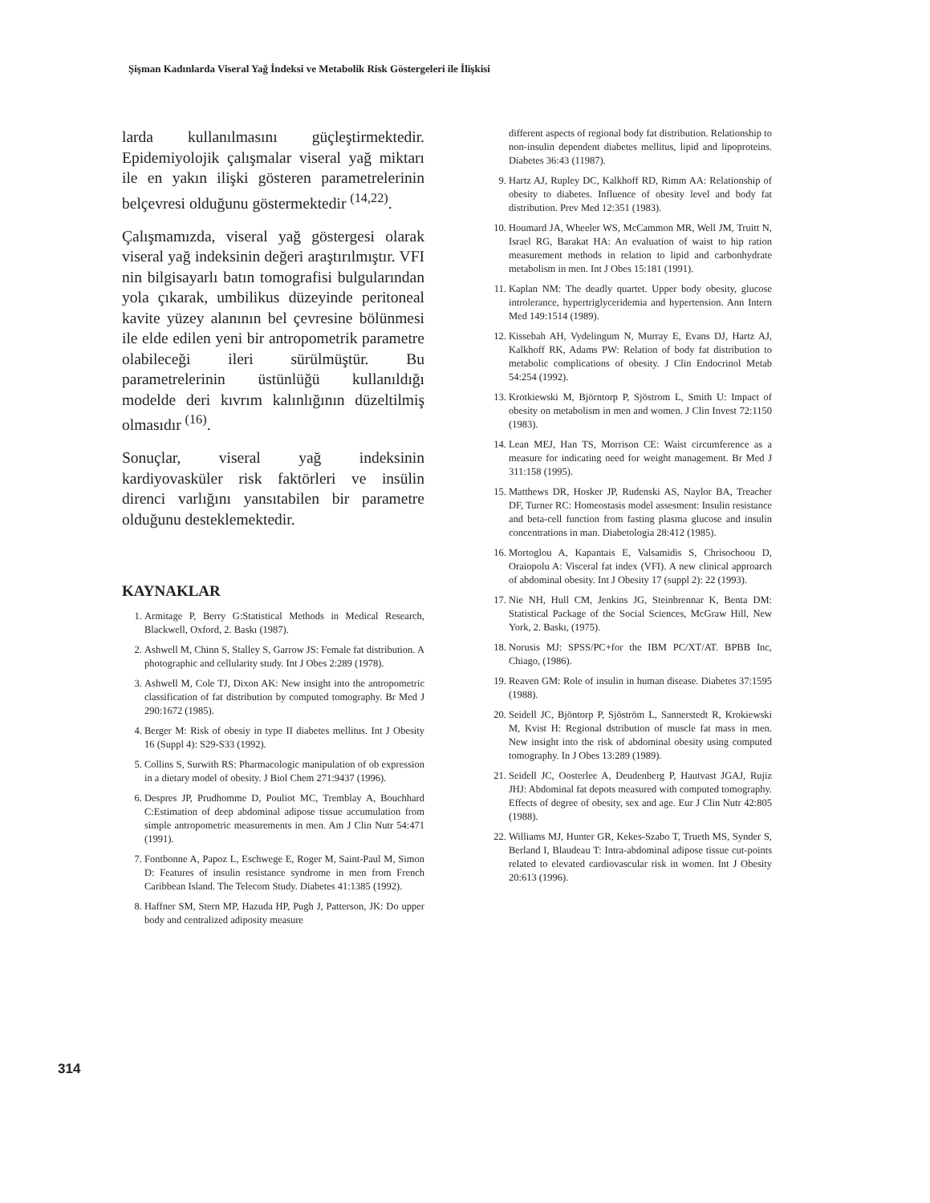Şişman Kadınlarda Viseral Yağ İndeksi ve Metabolik Risk Göstergeleri ile İlişkisi
larda kullanılmasını güçleştirmektedir. Epidemiyolojik çalışmalar viseral yağ miktarı ile en yakın ilişki gösteren parametrelerinin belçevresi olduğunu göstermektedir <sup>(14,22)</sup>.
Çalışmamızda, viseral yağ göstergesi olarak viseral yağ indeksinin değeri araştırılmıştır. VFI nin bilgisayarlı batın tomografisi bulgularından yola çıkarak, umbilikus düzeyinde peritoneal kavite yüzey alanının bel çevresine bölünmesi ile elde edilen yeni bir antropometrik parametre olabileceği ileri sürülmüştür. Bu parametrelerinin üstünlüğü kullanıldığı modelde deri kıvrım kalınlığının düzeltilmiş olmasıdır <sup>(16)</sup>.
Sonuçlar, viseral yağ indeksinin kardiyovasküler risk faktörleri ve insülin direnci varlığını yansıtabilen bir parametre olduğunu desteklemektedir.
KAYNAKLAR
1. Armitage P, Berry G:Statistical Methods in Medical Research, Blackwell, Oxford, 2. Baskı (1987).
2. Ashwell M, Chinn S, Stalley S, Garrow JS: Female fat distribution. A photographic and cellularity study. Int J Obes 2:289 (1978).
3. Ashwell M, Cole TJ, Dixon AK: New insight into the antropometric classification of fat distribution by computed tomography. Br Med J 290:1672 (1985).
4. Berger M: Risk of obesiy in type II diabetes mellitus. Int J Obesity 16 (Suppl 4): S29-S33 (1992).
5. Collins S, Surwith RS: Pharmacologic manipulation of ob expression in a dietary model of obesity. J Biol Chem 271:9437 (1996).
6. Despres JP, Prudhomme D, Pouliot MC, Tremblay A, Bouchhard C:Estimation of deep abdominal adipose tissue accumulation from simple antropometric measurements in men. Am J Clin Nutr 54:471 (1991).
7. Fontbonne A, Papoz L, Eschwege E, Roger M, Saint-Paul M, Simon D: Features of insulin resistance syndrome in men from French Caribbean Island. The Telecom Study. Diabetes 41:1385 (1992).
8. Haffner SM, Stern MP, Hazuda HP, Pugh J, Patterson, JK: Do upper body and centralized adiposity measure
different aspects of regional body fat distribution. Relationship to non-insulin dependent diabetes mellitus, lipid and lipoproteins. Diabetes 36:43 (11987).
9. Hartz AJ, Rupley DC, Kalkhoff RD, Rimm AA: Relationship of obesity to diabetes. Influence of obesity level and body fat distribution. Prev Med 12:351 (1983).
10. Houmard JA, Wheeler WS, McCammon MR, Well JM, Truitt N, Israel RG, Barakat HA: An evaluation of waist to hip ration measurement methods in relation to lipid and carbonhydrate metabolism in men. Int J Obes 15:181 (1991).
11. Kaplan NM: The deadly quartet. Upper body obesity, glucose introlerance, hypertriglyceridemia and hypertension. Ann Intern Med 149:1514 (1989).
12. Kissebah AH, Vydelingum N, Murray E, Evans DJ, Hartz AJ, Kalkhoff RK, Adams PW: Relation of body fat distribution to metabolic complications of obesity. J Clin Endocrinol Metab 54:254 (1992).
13. Krotkiewski M, Björntorp P, Sjöstrom L, Smith U: Impact of obesity on metabolism in men and women. J Clin Invest 72:1150 (1983).
14. Lean MEJ, Han TS, Morrison CE: Waist circumference as a measure for indicating need for weight management. Br Med J 311:158 (1995).
15. Matthews DR, Hosker JP, Rudenski AS, Naylor BA, Treacher DF, Turner RC: Homeostasis model assesment: Insulin resistance and beta-cell function from fasting plasma glucose and insulin concentrations in man. Diabetologia 28:412 (1985).
16. Mortoglou A, Kapantais E, Valsamidis S, Chrisochoou D, Oraiopolu A: Visceral fat index (VFI). A new clinical approarch of abdominal obesity. Int J Obesity 17 (suppl 2): 22 (1993).
17. Nie NH, Hull CM, Jenkins JG, Steinbrennar K, Benta DM: Statistical Package of the Social Sciences, McGraw Hill, New York, 2. Baskı, (1975).
18. Norusis MJ: SPSS/PC+for the IBM PC/XT/AT. BPBB Inc, Chiago, (1986).
19. Reaven GM: Role of insulin in human disease. Diabetes 37:1595 (1988).
20. Seidell JC, Bjöntorp P, Sjöström L, Sannerstedt R, Krokiewski M, Kvist H: Regional dstribution of muscle fat mass in men. New insight into the risk of abdominal obesity using computed tomography. In J Obes 13:289 (1989).
21. Seidell JC, Oosterlee A, Deudenberg P, Hautvast JGAJ, Rujiz JHJ: Abdominal fat depots measured with computed tomography. Effects of degree of obesity, sex and age. Eur J Clin Nutr 42:805 (1988).
22. Williams MJ, Hunter GR, Kekes-Szabo T, Trueth MS, Synder S, Berland I, Blaudeau T: Intra-abdominal adipose tissue cut-points related to elevated cardiovascular risk in women. Int J Obesity 20:613 (1996).
314